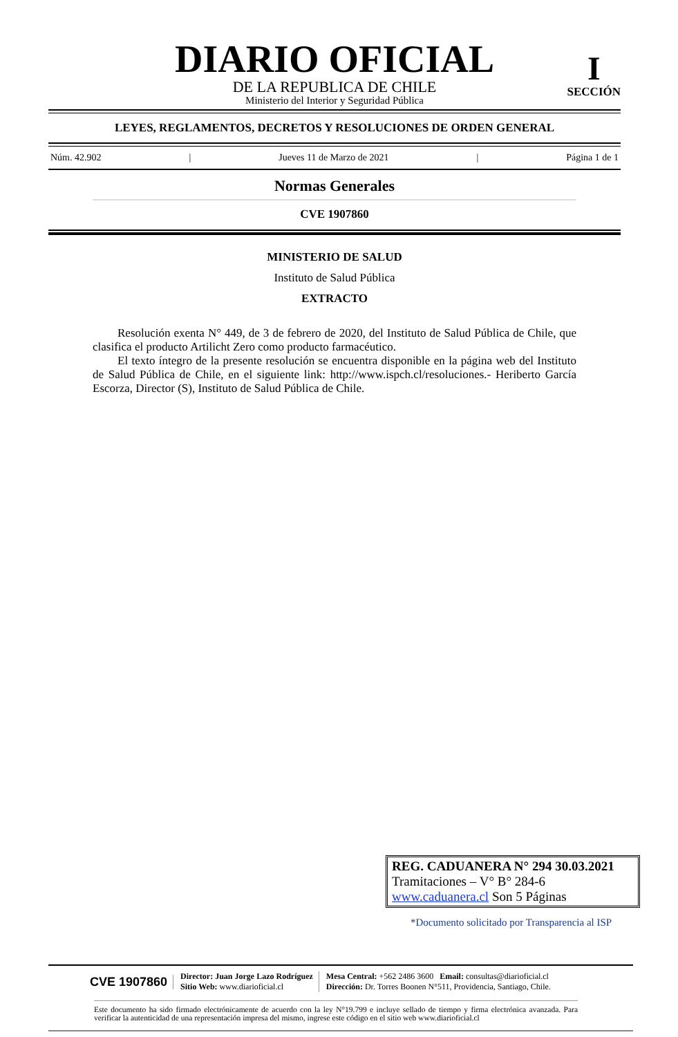DIARIO OFICIAL
DE LA REPUBLICA DE CHILE
Ministerio del Interior y Seguridad Pública
I
SECCIÓN
LEYES, REGLAMENTOS, DECRETOS Y RESOLUCIONES DE ORDEN GENERAL
Núm. 42.902 | Jueves 11 de Marzo de 2021 | Página 1 de 1
Normas Generales
CVE 1907860
MINISTERIO DE SALUD
Instituto de Salud Pública
EXTRACTO
Resolución exenta N° 449, de 3 de febrero de 2020, del Instituto de Salud Pública de Chile, que clasifica el producto Artilicht Zero como producto farmacéutico.
El texto íntegro de la presente resolución se encuentra disponible en la página web del Instituto de Salud Pública de Chile, en el siguiente link: http://www.ispch.cl/resoluciones.- Heriberto García Escorza, Director (S), Instituto de Salud Pública de Chile.
REG. CADUANERA N° 294 30.03.2021
Tramitaciones – V° B° 284-6
www.caduanera.cl Son 5 Páginas
*Documento solicitado por Transparencia al ISP
CVE 1907860 Director: Juan Jorge Lazo Rodríguez
Sitio Web: www.diarioficial.cl Mesa Central: +562 2486 3600 Email: consultas@diarioficial.cl
Dirección: Dr. Torres Boonen N°511, Providencia, Santiago, Chile.
Este documento ha sido firmado electrónicamente de acuerdo con la ley N°19.799 e incluye sellado de tiempo y firma electrónica avanzada. Para verificar la autenticidad de una representación impresa del mismo, ingrese este código en el sitio web www.diarioficial.cl